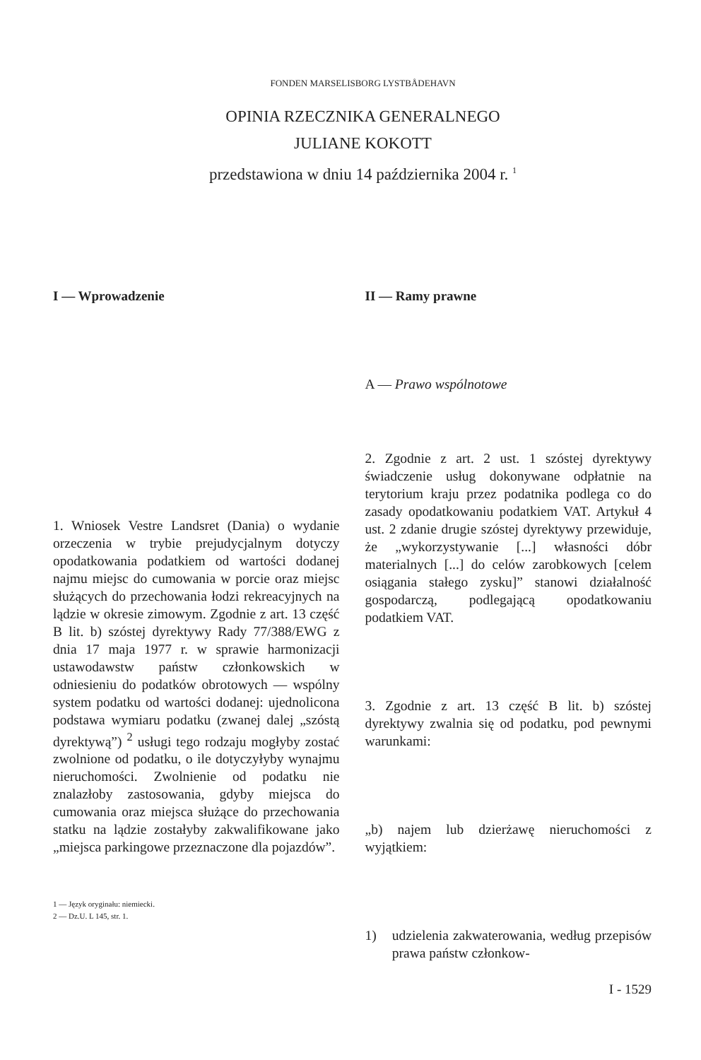FONDEN MARSELISBORG LYSTBÅDEHAVN
OPINIA RZECZNIKA GENERALNEGO
JULIANE KOKOTT
przedstawiona w dniu 14 października 2004 r. <sup>1</sup>
I — Wprowadzenie
1. Wniosek Vestre Landsret (Dania) o wydanie orzeczenia w trybie prejudycjalnym dotyczy opodatkowania podatkiem od wartości dodanej najmu miejsc do cumowania w porcie oraz miejsc służących do przechowania łodzi rekreacyjnych na lądzie w okresie zimowym. Zgodnie z art. 13 część B lit. b) szóstej dyrektywy Rady 77/388/EWG z dnia 17 maja 1977 r. w sprawie harmonizacji ustawodawstw państw członkowskich w odniesieniu do podatków obrotowych — wspólny system podatku od wartości dodanej: ujednolicona podstawa wymiaru podatku (zwanej dalej „szóstą dyrektywą”) <sup>2</sup> usługi tego rodzaju mogłyby zostać zwolnione od podatku, o ile dotyczyłyby wynajmu nieruchomości. Zwolnienie od podatku nie znalazłoby zastosowania, gdyby miejsca do cumowania oraz miejsca służące do przechowania statku na lądzie zostałyby zakwalifikowane jako „miejsca parkingowe przeznaczone dla pojazdów”.
1 — Język oryginału: niemiecki.
2 — Dz.U. L 145, str. 1.
II — Ramy prawne
A — Prawo wspólnotowe
2. Zgodnie z art. 2 ust. 1 szóstej dyrektywy świadczenie usług dokonywane odpłatnie na terytorium kraju przez podatnika podlega co do zasady opodatkowaniu podatkiem VAT. Artykuł 4 ust. 2 zdanie drugie szóstej dyrektywy przewiduje, że „wykorzystywanie [...] własności dóbr materialnych [...] do celów zarobkowych [celem osiągania stałego zysku]” stanowi działalność gospodarczą, podlegającą opodatkowaniu podatkiem VAT.
3. Zgodnie z art. 13 część B lit. b) szóstej dyrektywy zwalnia się od podatku, pod pewnymi warunkami:
„b) najem lub dzierżawę nieruchomości z wyjątkiem:
1) udzielenia zakwaterowania, według przepisów prawa państw członkow-
I - 1529